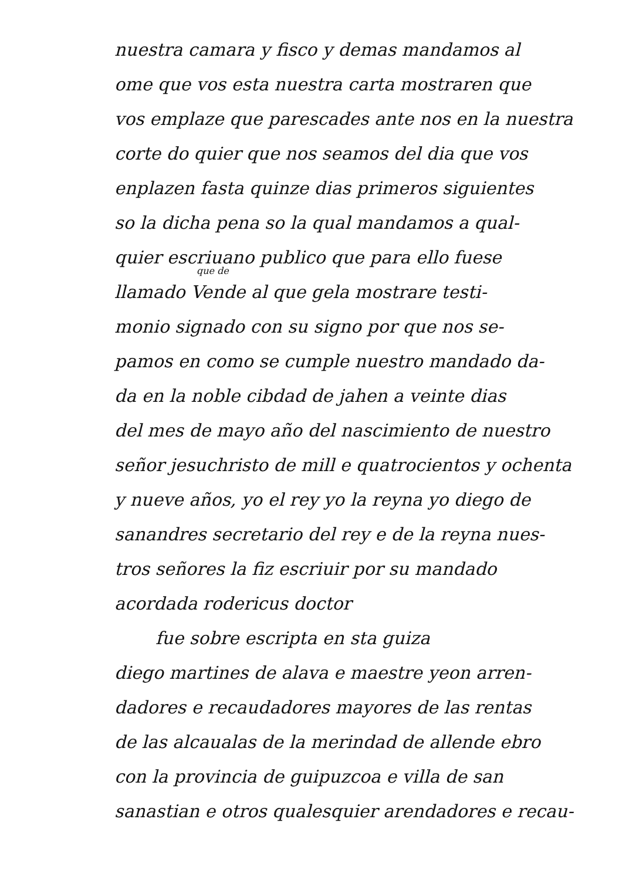nuestra camara y fisco y demas mandamos al
ome que vos esta nuestra carta mostraren que
vos emplaze que parescades ante nos en la nuestra
corte do quier que nos seamos del dia que vos
enplazen fasta quinze dias primeros siguientes
so la dicha pena so la qual mandamos a qual-
quier escriuano publico que para ello fuese
que de
llamado Vende al que gela mostrare testi-
monio signado con su signo por que nos se-
pamos en como se cumple nuestro mandado da-
da en la noble cibdad de jahen a veinte dias
del mes de mayo año del nascimiento de nuestro
señor jesuchristo de mill e quatrocientos y ochenta
y nueve años, yo el rey yo la reyna yo diego de
sanandres secretario del rey e de la reyna nues-
tros señores la fiz escriuir por su mandado
acordada rodericus doctor
fue sobre escripta en sta guiza
diego martines de alava e maestre yeon arren-
dadores e recaudadores mayores de las rentas
de las alcaualas de la merindad de allende ebro
con la provincia de guipuzcoa e villa de san
sanastian e otros qualesquier arendadores e recau-